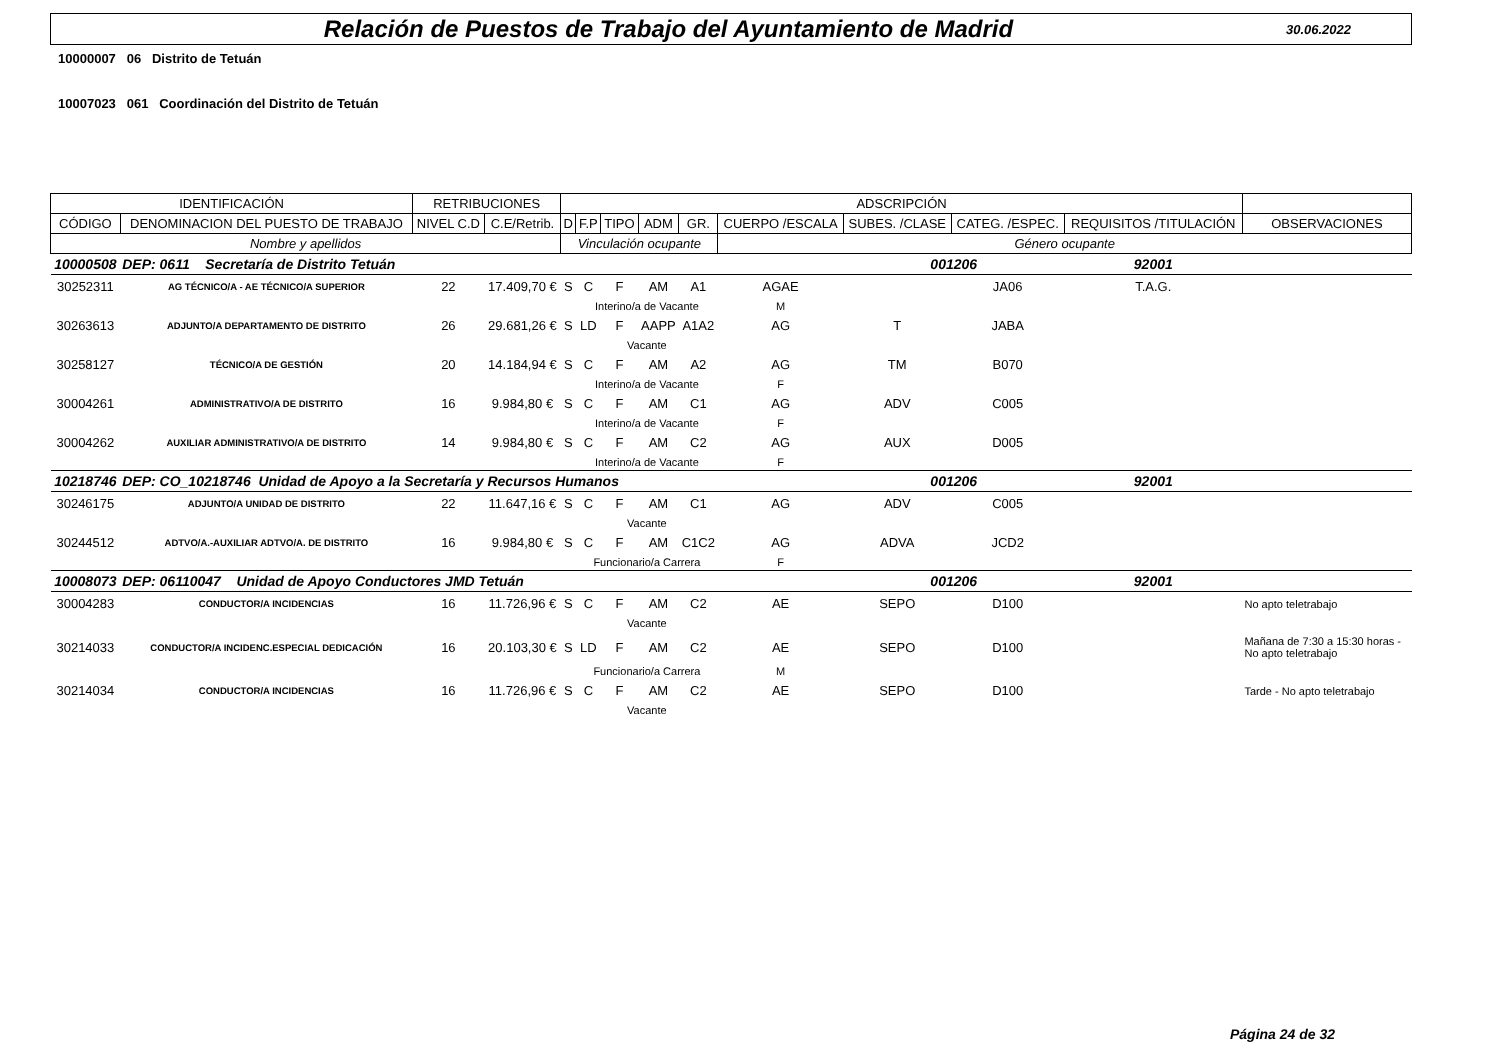Relación de Puestos de Trabajo del Ayuntamiento de Madrid
30.06.2022
10000007 06 Distrito de Tetuán
10007023 061 Coordinación del Distrito de Tetuán
| IDENTIFICACIÓN | | RETRIBUCIONES | | ADSCRIPCIÓN | | | | | | | | | |
| --- | --- | --- | --- | --- | --- | --- | --- | --- | --- | --- | --- | --- | --- |
| CÓDIGO | DENOMINACION DEL PUESTO DE TRABAJO | NIVEL C.D | C.E/Retrib. | D | F.P | TIPO | ADM | GR. | CUERPO /ESCALA | SUBES. /CLASE | CATEG. /ESPEC. | REQUISITOS /TITULACIÓN | OBSERVACIONES |
| Nombre y apellidos | | | | Vinculación ocupante | | | | | Género ocupante | | | | |
| 10000508 | DEP: 0611 Secretaría de Distrito Tetuán | | | | | | | | | 001206 | | 92001 | |
| 30252311 | AG TÉCNICO/A - AE TÉCNICO/A SUPERIOR | 22 | 17.409,70 € | S | C | F | AM | A1 | AGAE | | JA06 | T.A.G. | |
| | | | | | Interino/a de Vacante | | | | M | | | | |
| 30263613 | ADJUNTO/A DEPARTAMENTO DE DISTRITO | 26 | 29.681,26 € | S | LD | F | AAPP | A1A2 | AG | T | JABA | | |
| | | | | | Vacante | | | | | | | | |
| 30258127 | TÉCNICO/A DE GESTIÓN | 20 | 14.184,94 € | S | C | F | AM | A2 | AG | TM | B070 | | |
| | | | | | Interino/a de Vacante | | | | F | | | | |
| 30004261 | ADMINISTRATIVO/A DE DISTRITO | 16 | 9.984,80 € | S | C | F | AM | C1 | AG | ADV | C005 | | |
| | | | | | Interino/a de Vacante | | | | F | | | | |
| 30004262 | AUXILIAR ADMINISTRATIVO/A DE DISTRITO | 14 | 9.984,80 € | S | C | F | AM | C2 | AG | AUX | D005 | | |
| | | | | | Interino/a de Vacante | | | | F | | | | |
| 10218746 | DEP: CO_10218746 Unidad de Apoyo a la Secretaría y Recursos Humanos | | | | | | | | | 001206 | | 92001 | |
| 30246175 | ADJUNTO/A UNIDAD DE DISTRITO | 22 | 11.647,16 € | S | C | F | AM | C1 | AG | ADV | C005 | | |
| | | | | | Vacante | | | | | | | | |
| 30244512 | ADTVO/A.-AUXILIAR ADTVO/A. DE DISTRITO | 16 | 9.984,80 € | S | C | F | AM | C1C2 | AG | ADVA | JCD2 | | |
| | | | | | Funcionario/a Carrera | | | | F | | | | |
| 10008073 | DEP: 06110047 Unidad de Apoyo Conductores JMD Tetuán | | | | | | | | | 001206 | | 92001 | |
| 30004283 | CONDUCTOR/A INCIDENCIAS | 16 | 11.726,96 € | S | C | F | AM | C2 | AE | SEPO | D100 | | No apto teletrabajo |
| | | | | | Vacante | | | | | | | | |
| 30214033 | CONDUCTOR/A INCIDENC.ESPECIAL DEDICACIÓN | 16 | 20.103,30 € | S | LD | F | AM | C2 | AE | SEPO | D100 | | Mañana de 7:30 a 15:30 horas - No apto teletrabajo |
| | | | | | Funcionario/a Carrera | | | | M | | | | |
| 30214034 | CONDUCTOR/A INCIDENCIAS | 16 | 11.726,96 € | S | C | F | AM | C2 | AE | SEPO | D100 | | Tarde - No apto teletrabajo |
| | | | | | Vacante | | | | | | | | |
Página 24 de 32